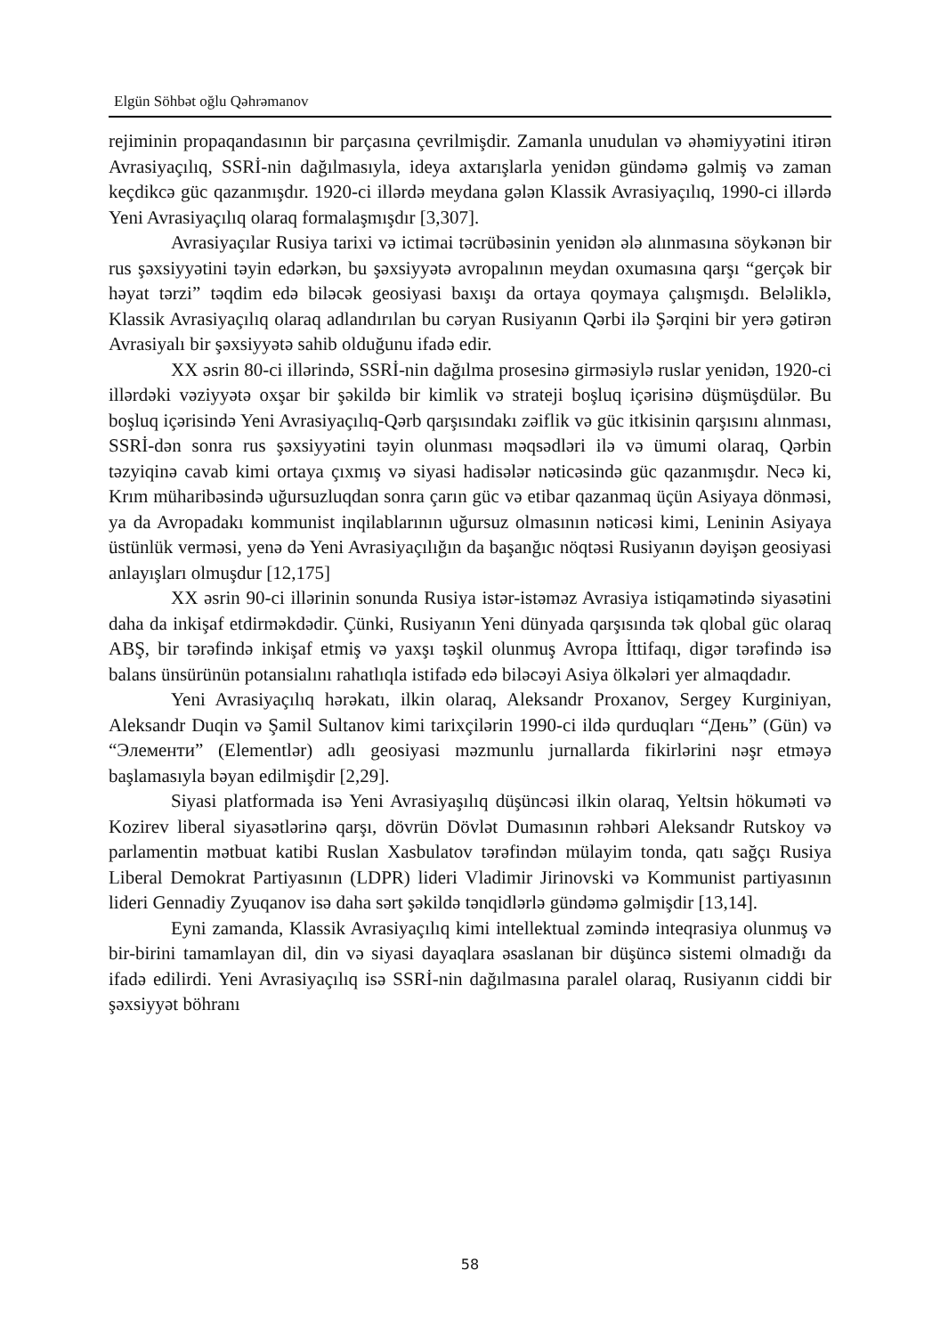Elgün Söhbət oğlu Qəhrəmanov
rejiminin propaqandasının bir parçasına çevrilmişdir. Zamanla unudulan və əhəmiyyətini itirən Avrasiyaçılıq, SSRİ-nin dağılmasıyla, ideya axtarışlarla yenidən gündəmə gəlmiş və zaman keçdikcə güc qazanmışdır. 1920-ci illərdə meydana gələn Klassik Avrasiyaçılıq, 1990-ci illərdə Yeni Avrasiyaçılıq olaraq formalaşmışdır [3,307].
Avrasiyaçılar Rusiya tarixi və ictimai təcrübəsinin yenidən ələ alınmasına söykənən bir rus şəxsiyyətini təyin edərkən, bu şəxsiyyətə avropalının meydan oxumasına qarşı “gerçək bir həyat tərzi” təqdim edə biləcək geosiyasi baxışı da ortaya qoymaya çalışmışdı. Beləliklə, Klassik Avrasiyaçılıq olaraq adlandırılan bu cəryan Rusiyanın Qərbi ilə Şərqini bir yerə gətirən Avrasiyalı bir şəxsiyyətə sahib olduğunu ifadə edir.
XX əsrin 80-ci illərində, SSRİ-nin dağılma prosesinə girməsiylə ruslar yenidən, 1920-ci illərdəki vəziyyətə oxşar bir şəkildə bir kimlik və strateji boşluq içərisinə düşmüşdülər. Bu boşluq içərisində Yeni Avrasiyaçılıq-Qərb qarşısındakı zəiflik və güc itkisinin qarşısını alınması, SSRİ-dən sonra rus şəxsiyyətini təyin olunması məqsədləri ilə və ümumi olaraq, Qərbin təzyiqinə cavab kimi ortaya çıxmış və siyasi hadisələr nəticəsində güc qazanmışdır. Necə ki, Krım müharibəsində uğursuzluqdan sonra çarın güc və etibar qazanmaq üçün Asiyaya dönməsi, ya da Avropadakı kommunist inqilablarının uğursuz olmasının nəticəsi kimi, Leninin Asiyaya üstünlük verməsi, yenə də Yeni Avrasiyaçılığın da başanğıc nöqtəsi Rusiyanın dəyişən geosiyasi anlayışları olmuşdur [12,175]
XX əsrin 90-ci illərinin sonunda Rusiya istər-istəməz Avrasiya istiqamətində siyasətini daha da inkişaf etdirməkdədir. Çünki, Rusiyanın Yeni dünyada qarşısında tək qlobal güc olaraq ABŞ, bir tərəfində inkişaf etmiş və yaxşı təşkil olunmuş Avropa İttifaqı, digər tərəfində isə balans ünsürünün potansialını rahatlıqla istifadə edə biləcəyi Asiya ölkələri yer almaqdadır.
Yeni Avrasiyaçılıq hərəkatı, ilkin olaraq, Aleksandr Proxanov, Sergey Kurginiyan, Aleksandr Duqin və Şamil Sultanov kimi tarixçilərin 1990-ci ildə qurduqları “День” (Gün) və “Элементи” (Elementlər) adlı geosiyasi məzmunlu jurnallarda fikirlərini nəşr etməyə başlamasıyla bəyan edilmişdir [2,29].
Siyasi platformada isə Yeni Avrasiyaşılıq düşüncəsi ilkin olaraq, Yeltsin hökuməti və Kozirev liberal siyasətlərinə qarşı, dövrün Dövlət Dumasının rəhbəri Aleksandr Rutskoy və parlamentin mətbuat katibi Ruslan Xasbulatov tərəfindən mülayim tonda, qatı sağçı Rusiya Liberal Demokrat Partiyasının (LDPR) lideri Vladimir Jirinovski və Kommunist partiyasının lideri Gennadiy Zyuqanov isə daha sərt şəkildə tənqidlərlə gündəmə gəlmişdir [13,14].
Eyni zamanda, Klassik Avrasiyaçılıq kimi intellektual zəmində inteqrasiya olunmuş və bir-birini tamamlayan dil, din və siyasi dayaqlara əsaslanan bir düşüncə sistemi olmadığı da ifadə edilirdi. Yeni Avrasiyaçılıq isə SSRİ-nin dağılmasına paralel olaraq, Rusiyanın ciddi bir şəxsiyyət böhranı
58